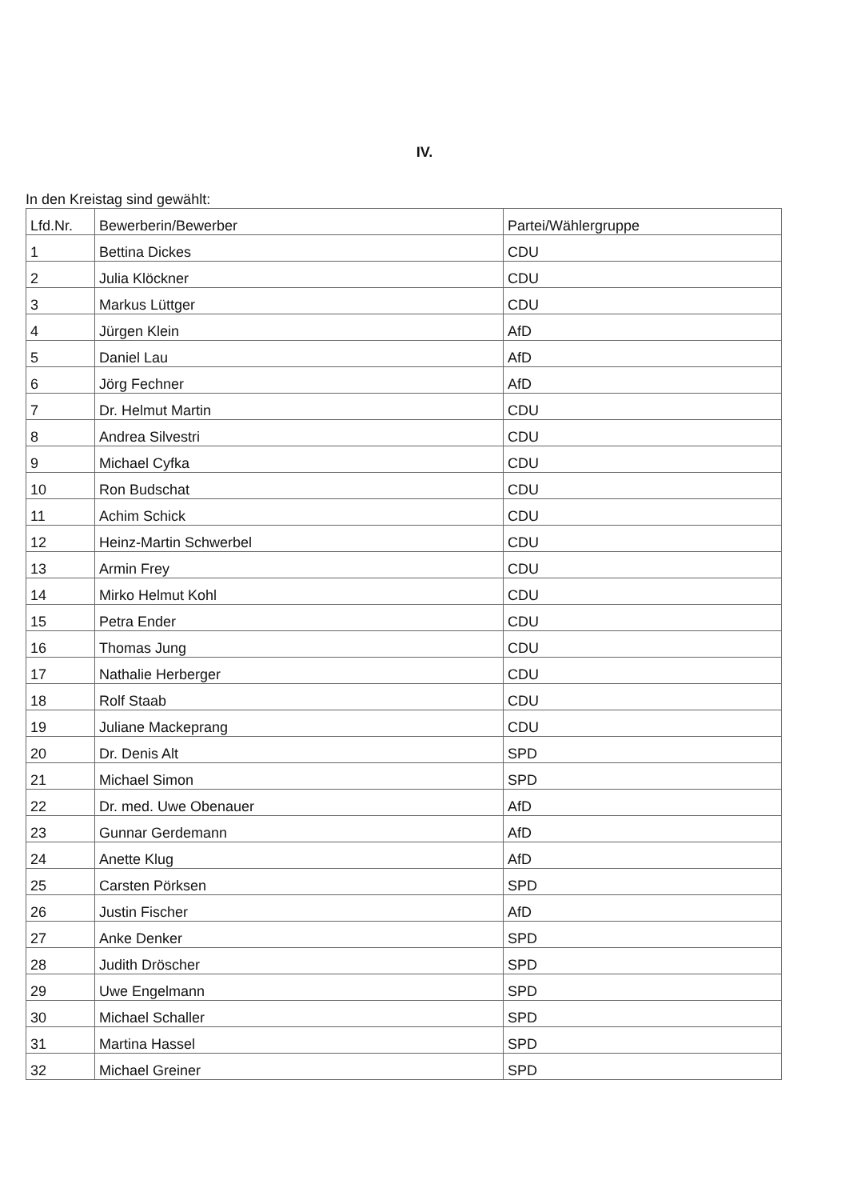IV.
In den Kreistag sind gewählt:
| Lfd.Nr. | Bewerberin/Bewerber | Partei/Wählergruppe |
| --- | --- | --- |
| 1 | Bettina Dickes | CDU |
| 2 | Julia Klöckner | CDU |
| 3 | Markus Lüttger | CDU |
| 4 | Jürgen Klein | AfD |
| 5 | Daniel Lau | AfD |
| 6 | Jörg Fechner | AfD |
| 7 | Dr. Helmut Martin | CDU |
| 8 | Andrea Silvestri | CDU |
| 9 | Michael Cyfka | CDU |
| 10 | Ron Budschat | CDU |
| 11 | Achim Schick | CDU |
| 12 | Heinz-Martin Schwerbel | CDU |
| 13 | Armin Frey | CDU |
| 14 | Mirko Helmut Kohl | CDU |
| 15 | Petra Ender | CDU |
| 16 | Thomas Jung | CDU |
| 17 | Nathalie Herberger | CDU |
| 18 | Rolf Staab | CDU |
| 19 | Juliane Mackeprang | CDU |
| 20 | Dr. Denis Alt | SPD |
| 21 | Michael Simon | SPD |
| 22 | Dr. med. Uwe Obenauer | AfD |
| 23 | Gunnar Gerdemann | AfD |
| 24 | Anette Klug | AfD |
| 25 | Carsten Pörksen | SPD |
| 26 | Justin Fischer | AfD |
| 27 | Anke Denker | SPD |
| 28 | Judith Dröscher | SPD |
| 29 | Uwe Engelmann | SPD |
| 30 | Michael Schaller | SPD |
| 31 | Martina Hassel | SPD |
| 32 | Michael Greiner | SPD |